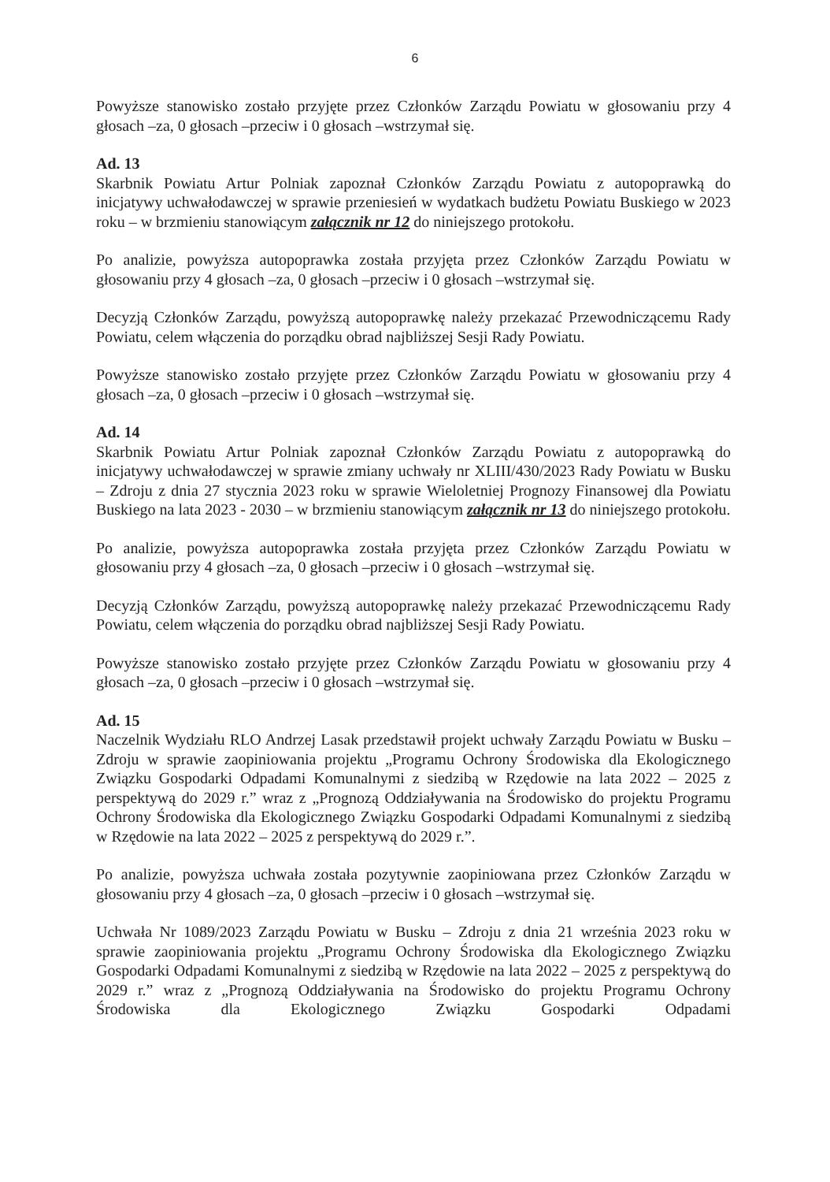6
Powyższe stanowisko zostało przyjęte przez Członków Zarządu Powiatu w głosowaniu przy 4 głosach –za, 0 głosach –przeciw i 0 głosach –wstrzymał się.
Ad. 13
Skarbnik Powiatu Artur Polniak zapoznał Członków Zarządu Powiatu z autopoprawką do inicjatywy uchwałodawczej w sprawie przeniesień w wydatkach budżetu Powiatu Buskiego w 2023 roku – w brzmieniu stanowiącym załącznik nr 12 do niniejszego protokołu.
Po analizie, powyższa autopoprawka została przyjęta przez Członków Zarządu Powiatu w głosowaniu przy 4 głosach –za, 0 głosach –przeciw i 0 głosach –wstrzymał się.
Decyzją Członków Zarządu, powyższą autopoprawkę należy przekazać Przewodniczącemu Rady Powiatu, celem włączenia do porządku obrad najbliższej Sesji Rady Powiatu.
Powyższe stanowisko zostało przyjęte przez Członków Zarządu Powiatu w głosowaniu przy 4 głosach –za, 0 głosach –przeciw i 0 głosach –wstrzymał się.
Ad. 14
Skarbnik Powiatu Artur Polniak zapoznał Członków Zarządu Powiatu z autopoprawką do inicjatywy uchwałodawczej w sprawie zmiany uchwały nr XLIII/430/2023 Rady Powiatu w Busku – Zdroju z dnia 27 stycznia 2023 roku w sprawie Wieloletniej Prognozy Finansowej dla Powiatu Buskiego na lata 2023 - 2030 – w brzmieniu stanowiącym załącznik nr 13 do niniejszego protokołu.
Po analizie, powyższa autopoprawka została przyjęta przez Członków Zarządu Powiatu w głosowaniu przy 4 głosach –za, 0 głosach –przeciw i 0 głosach –wstrzymał się.
Decyzją Członków Zarządu, powyższą autopoprawkę należy przekazać Przewodniczącemu Rady Powiatu, celem włączenia do porządku obrad najbliższej Sesji Rady Powiatu.
Powyższe stanowisko zostało przyjęte przez Członków Zarządu Powiatu w głosowaniu przy 4 głosach –za, 0 głosach –przeciw i 0 głosach –wstrzymał się.
Ad. 15
Naczelnik Wydziału RLO Andrzej Lasak przedstawił projekt uchwały Zarządu Powiatu w Busku – Zdroju w sprawie zaopiniowania projektu „Programu Ochrony Środowiska dla Ekologicznego Związku Gospodarki Odpadami Komunalnymi z siedzibą w Rzędowie na lata 2022 – 2025 z perspektywą do 2029 r.” wraz z „Prognozą Oddziaływania na Środowisko do projektu Programu Ochrony Środowiska dla Ekologicznego Związku Gospodarki Odpadami Komunalnymi z siedzibą w Rzędowie na lata 2022 – 2025 z perspektywą do 2029 r.”.
Po analizie, powyższa uchwała została pozytywnie zaopiniowana przez Członków Zarządu w głosowaniu przy 4 głosach –za, 0 głosach –przeciw i 0 głosach –wstrzymał się.
Uchwała Nr 1089/2023 Zarządu Powiatu w Busku – Zdroju z dnia 21 września 2023 roku w sprawie zaopiniowania projektu „Programu Ochrony Środowiska dla Ekologicznego Związku Gospodarki Odpadami Komunalnymi z siedzibą w Rzędowie na lata 2022 – 2025 z perspektywą do 2029 r.” wraz z „Prognozą Oddziaływania na Środowisko do projektu Programu Ochrony Środowiska dla Ekologicznego Związku Gospodarki Odpadami